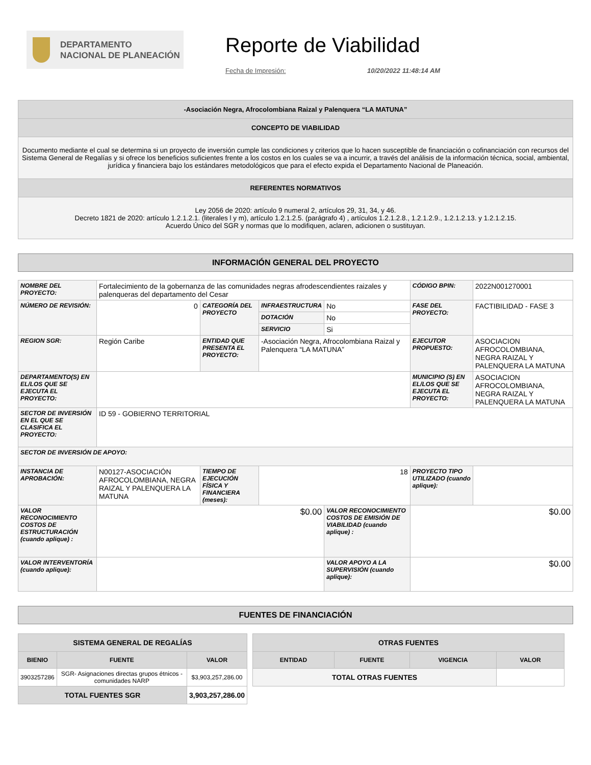DEPARTAMENTO
NACIONAL DE PLANEACIÓN
Reporte de Viabilidad
Fecha de Impresión: 10/20/2022 11:48:14 AM
| -Asociación Negra, Afrocolombiana Raizal y Palenquera “LA MATUNA” |
| CONCEPTO DE VIABILIDAD |
| Documento mediante el cual se determina si un proyecto de inversión cumple las condiciones y criterios que lo hacen susceptible de financiación o cofinanciación con recursos del Sistema General de Regalías y si ofrece los beneficios suficientes frente a los costos en los cuales se va a incurrir, a través del análisis de la información técnica, social, ambiental, jurídica y financiera bajo los estándares metodológicos que para el efecto expida el Departamento Nacional de Planeación. |
| REFERENTES NORMATIVOS |
| Ley 2056 de 2020: artículo 9 numeral 2, artículos 29, 31, 34, y 46. Decreto 1821 de 2020: artículo 1.2.1.2.1. (literales l y m), artículo 1.2.1.2.5. (parágrafo 4) , artículos 1.2.1.2.8., 1.2.1.2.9., 1.2.1.2.13. y 1.2.1.2.15. Acuerdo Único del SGR y normas que lo modifiquen, aclaren, adicionen o sustituyan. |
INFORMACIÓN GENERAL DEL PROYECTO
| NOMBRE DEL PROYECTO: | Fortalecimiento de la gobernanza de las comunidades negras afrodescendientes raizales y palenqueras del departamento del Cesar | | | | CÓDIGO BPIN: | 2022N001270001 |
| NÚMERO DE REVISIÓN: | 0 | CATEGORÍA DEL PROYECTO | INFRAESTRUCTURA | No | FASE DEL PROYECTO: | FACTIBILIDAD - FASE 3 |
| | | | DOTACIÓN | No | | |
| | | | SERVICIO | Si | | |
| REGION SGR: | Región Caribe | ENTIDAD QUE PRESENTA EL PROYECTO: | -Asociación Negra, Afrocolombiana Raizal y Palenquera “LA MATUNA” | | EJECUTOR PROPUESTO: | ASOCIACION AFROCOLOMBIANA, NEGRA RAIZAL Y PALENQUERA LA MATUNA |
| DEPARTAMENTO(S) EN EL/LOS QUE SE EJECUTA EL PROYECTO: | | | | | MUNICIPIO (S) EN EL/LOS QUE SE EJECUTA EL PROYECTO: | ASOCIACION AFROCOLOMBIANA, NEGRA RAIZAL Y PALENQUERA LA MATUNA |
| SECTOR DE INVERSIÓN EN EL QUE SE CLASIFICA EL PROYECTO: | ID 59 - GOBIERNO TERRITORIAL | | | | | |
| SECTOR DE INVERSIÓN DE APOYO: | | | | | | |
| INSTANCIA DE APROBACIÓN: | N00127-ASOCIACIÓN AFROCOLOMBIANA, NEGRA RAIZAL Y PALENQUERA LA MATUNA | TIEMPO DE EJECUCIÓN FÍSICA Y FINANCIERA (meses): | 18 | | PROYECTO TIPO UTILIZADO (cuando aplique): | |
| VALOR RECONOCIMIENTO COSTOS DE ESTRUCTURACIÓN (cuando aplique) : | $0.00 | | | VALOR RECONOCIMIENTO COSTOS DE EMISIÓN DE VIABILIDAD (cuando aplique) : | $0.00 | |
| VALOR INTERVENTORÍA (cuando aplique): | | | | VALOR APOYO A LA SUPERVISIÓN (cuando aplique): | $0.00 | |
FUENTES DE FINANCIACIÓN
| SISTEMA GENERAL DE REGALÍAS | | |
| --- | --- | --- |
| BIENIO | FUENTE | VALOR |
| 3903257286 | SGR- Asignaciones directas grupos étnicos - comunidades NARP | $3,903,257,286.00 |
| TOTAL FUENTES SGR | | 3,903,257,286.00 |
| OTRAS FUENTES | | | |
| --- | --- | --- | --- |
| ENTIDAD | FUENTE | VIGENCIA | VALOR |
| TOTAL OTRAS FUENTES | | | |